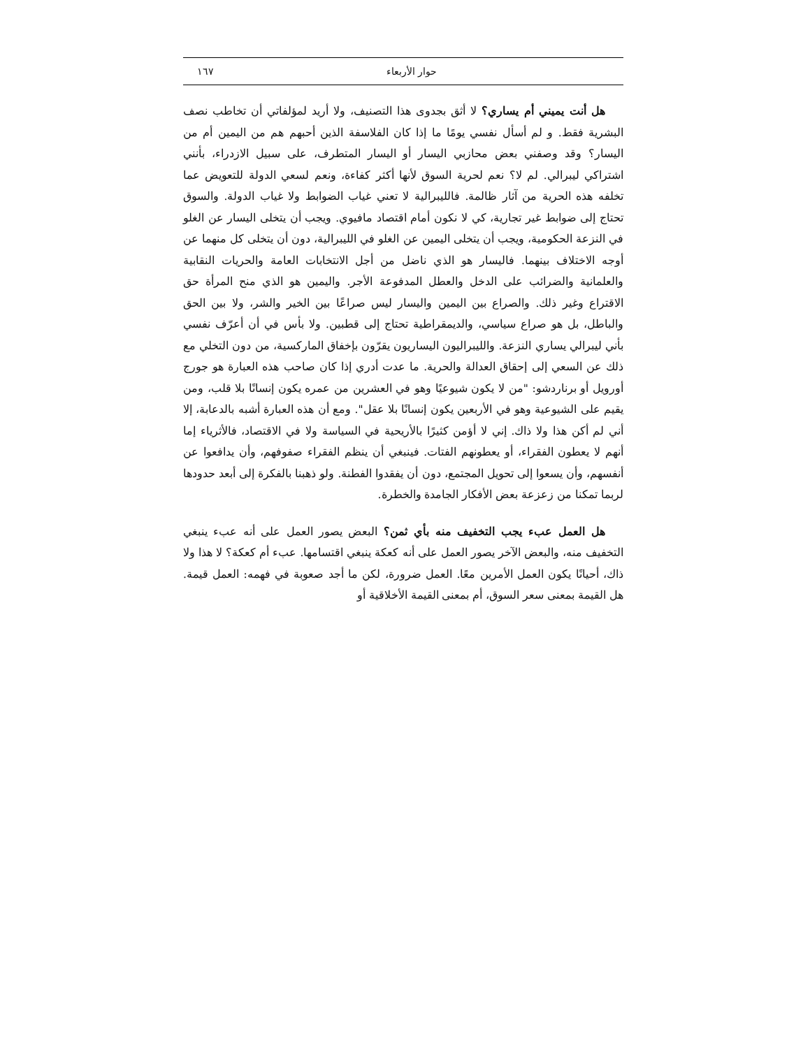حوار الأربعاء ١٦٧
هل أنت يميني أم يساري؟ لا أثق بجدوى هذا التصنيف، ولا أريد لمؤلفاتي أن تخاطب نصف البشرية فقط. و لم أسأل نفسي يومًا ما إذا كان الفلاسفة الذين أحبهم هم من اليمين أم من اليسار؟ وقد وصفني بعض محازبي اليسار أو اليسار المتطرف، على سبيل الازدراء، بأنني اشتراكي ليبرالي. لم لا؟ نعم لحرية السوق لأنها أكثر كفاءة، ونعم لسعي الدولة للتعويض عما تخلفه هذه الحرية من آثار ظالمة. فالليبرالية لا تعني غياب الضوابط ولا غياب الدولة. والسوق تحتاج إلى ضوابط غير تجارية، كي لا نكون أمام اقتصاد مافيوي. ويجب أن يتخلى اليسار عن الغلو في النزعة الحكومية، ويجب أن يتخلى اليمين عن الغلو في الليبرالية، دون أن يتخلى كل منهما عن أوجه الاختلاف بينهما. فاليسار هو الذي ناضل من أجل الانتخابات العامة والحريات النقابية والعلمانية والضرائب على الدخل والعطل المدفوعة الأجر. واليمين هو الذي منح المرأة حق الاقتراع وغير ذلك. والصراع بين اليمين واليسار ليس صراعًا بين الخير والشر، ولا بين الحق والباطل، بل هو صراع سياسي، والديمقراطية تحتاج إلى قطبين. ولا بأس في أن أعرّف نفسي بأني ليبرالي يساري النزعة. والليبراليون اليساريون يقرّون بإخفاق الماركسية، من دون التخلي مع ذلك عن السعي إلى إحقاق العدالة والحرية. ما عدت أدري إذا كان صاحب هذه العبارة هو جورج أورويل أو برناردشو: "من لا يكون شيوعيًا وهو في العشرين من عمره يكون إنسانًا بلا قلب، ومن يقيم على الشيوعية وهو في الأربعين يكون إنسانًا بلا عقل". ومع أن هذه العبارة أشبه بالدعابة، إلا أني لم أكن هذا ولا ذاك. إني لا أؤمن كثيرًا بالأريحية في السياسة ولا في الاقتصاد، فالأثرياء إما أنهم لا يعطون الفقراء، أو يعطونهم الفتات. فينبغي أن ينظم الفقراء صفوفهم، وأن يدافعوا عن أنفسهم، وأن يسعوا إلى تحويل المجتمع، دون أن يفقدوا الفطنة. ولو ذهبنا بالفكرة إلى أبعد حدودها لربما تمكنا من زعزعة بعض الأفكار الجامدة والخطرة.
هل العمل عبء يجب التخفيف منه بأي ثمن؟ البعض يصور العمل على أنه عبء ينبغي التخفيف منه، والبعض الآخر يصور العمل على أنه كعكة ينبغي اقتسامها. عبء أم كعكة؟ لا هذا ولا ذاك، أحيانًا يكون العمل الأمرين معًا. العمل ضرورة، لكن ما أجد صعوبة في فهمه: العمل قيمة. هل القيمة بمعنى سعر السوق، أم بمعنى القيمة الأخلاقية أو